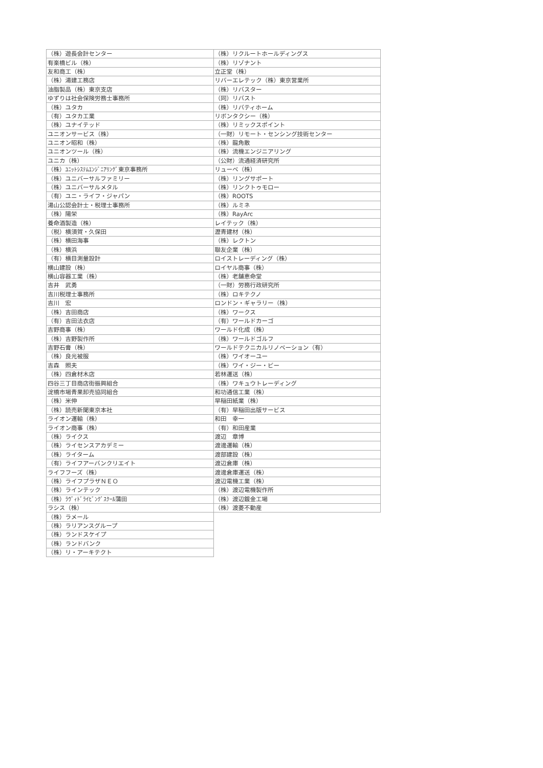| （株）遊長会計センター | （株）リクルートホールディングス |
| 有楽橋ビル（株） | （株）リゾナント |
| 友和商工（株） | 立正堂（株） |
| （株）湯建工務店 | リバーエレテック（株）東京営業所 |
| 油脂製品（株）東京支店 | （株）リバスター |
| ゆずりは社会保険労務士事務所 | （同）リバスト |
| （株）ユタカ | （株）リバティホーム |
| （有）ユタカ工業 | リボンタクシー（株） |
| （株）ユナイテッド | （株）リミックスポイント |
| ユニオンサービス（株） | （一財）リモート・センシング技術センター |
| ユニオン昭和（株） | （株）龍角散 |
| ユニオンツール（株） | （株）流機エンジニアリング |
| ユニカ（株） | （公財）流通経済研究所 |
| （株）ﾕﾆｯﾄｼｽﾃﾑｴﾝｼﾞﾆｱﾘﾝｸﾞ東京事務所 | リューベ（株） |
| （株）ユニバーサルファミリー | （株）リングサポート |
| （株）ユニバーサルメタル | （株）リンクトゥモロー |
| （有）ユニ・ライフ・ジャパン | （株）ROOTS |
| 湯山公認会計士・税理士事務所 | （株）ルミネ |
| （株）陽栄 | （株）RayArc |
| 養命酒製造（株） | レイテック（株） |
| （税）横須賀・久保田 | 瀝青建材（株） |
| （株）横田海事 | （株）レクトン |
| （株）横浜 | 聯友企業（株） |
| （有）横目測量設計 | ロイストレーディング（株） |
| 横山建設（株） | ロイヤル商事（株） |
| 横山容器工業（株） | （株）老舗恵命堂 |
| 吉井 武勇 | （一財）労務行政研究所 |
| 吉川税理士事務所 | （株）ロキテクノ |
| 吉川 宏 | ロンドン・ギャラリー（株） |
| （株）吉田商店 | （株）ワークス |
| （有）吉田法衣店 | （有）ワールドカーゴ |
| 吉野商事（株） | ワールド化成（株） |
| （株）吉野製作所 | （株）ワールドゴルフ |
| 吉野石膏（株） | ワールドテクニカルリノベーション（有） |
| （株）良光被服 | （株）ワイオーユー |
| 吉森 照夫 | （株）ワイ・ジー・ビー |
| （株）四倉材木店 | 若林運送（株） |
| 四谷三丁目商店街振興組合 | （株）ワキュウトレーディング |
| 淀橋市場青果卸売協同組合 | 和功通信工業（株） |
| （株）米伸 | 早稲田紙業（株） |
| （株）読売新聞東京本社 | （有）早稲田出版サービス |
| ライオン運輸（株） | 和田 幸一 |
| ライオン商事（株） | （有）和田産業 |
| （株）ライクス | 渡辺 章博 |
| （株）ライセンスアカデミー | 渡邊運輸（株） |
| （株）ライターム | 渡部建設（株） |
| （有）ライフアーバンクリエイト | 渡辺倉庫（株） |
| ライフフーズ（株） | 渡邊倉庫運送（株） |
| （株）ライフプラザＮＥＯ | 渡辺電機工業（株） |
| （株）ラインテック | （株）渡辺電機製作所 |
| （株）ﾗｳﾞｨﾄﾞﾗｲﾋﾞﾝｸﾞｽｸｰﾙ蒲田 | （株）渡辺鍍金工場 |
| ラシス（株） | （株）渡菱不動産 |
| （株）ラメール | |
| （株）ラリアンスグループ | |
| （株）ランドスケイプ | |
| （株）ランドバンク | |
| （株）リ・アーキテクト | |